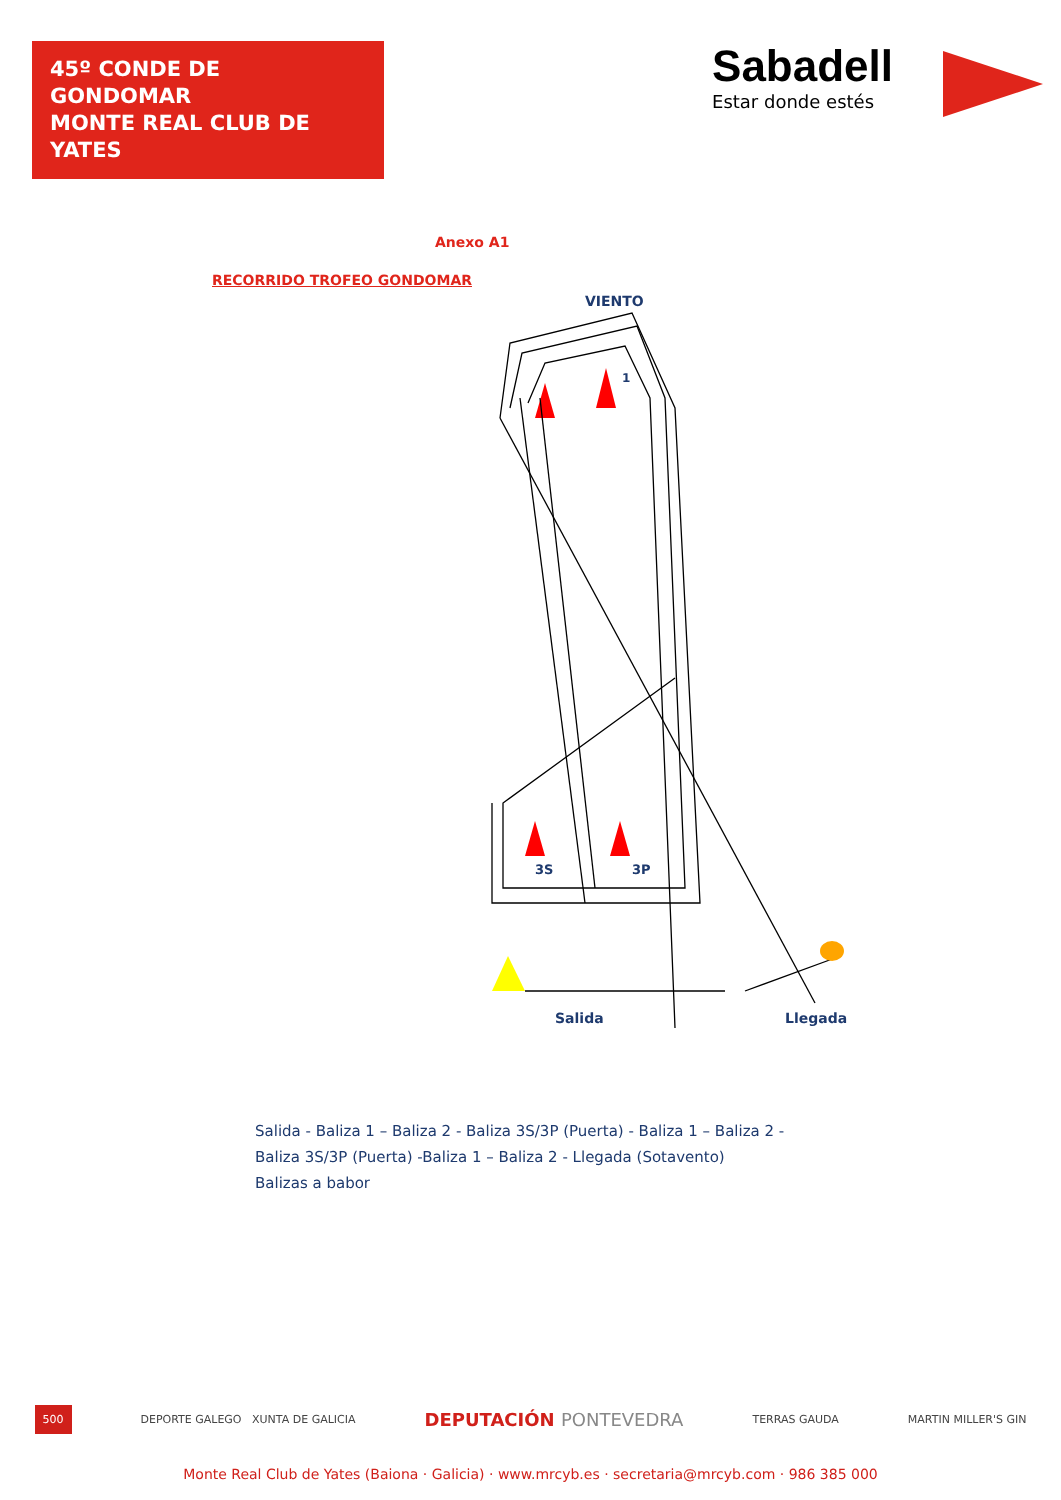45º CONDE DE GONDOMAR
MONTE REAL CLUB DE YATES
Sabadell
Estar donde estés
Anexo A1
RECORRIDO TROFEO GONDOMAR
VIENTO
1
3S
3P
Salida
Llegada
Salida - Baliza 1 – Baliza 2 - Baliza 3S/3P (Puerta) - Baliza 1 – Baliza 2 -
Baliza 3S/3P (Puerta) -Baliza 1 – Baliza 2 - Llegada (Sotavento)
Balizas a babor
500 DEPORTE GALEGO XUNTA DE GALICIA DEPUTACIÓN PONTEVEDRA TERRAS GAUDA MARTIN MILLER'S GIN
Monte Real Club de Yates (Baiona · Galicia) · www.mrcyb.es · secretaria@mrcyb.com · 986 385 000